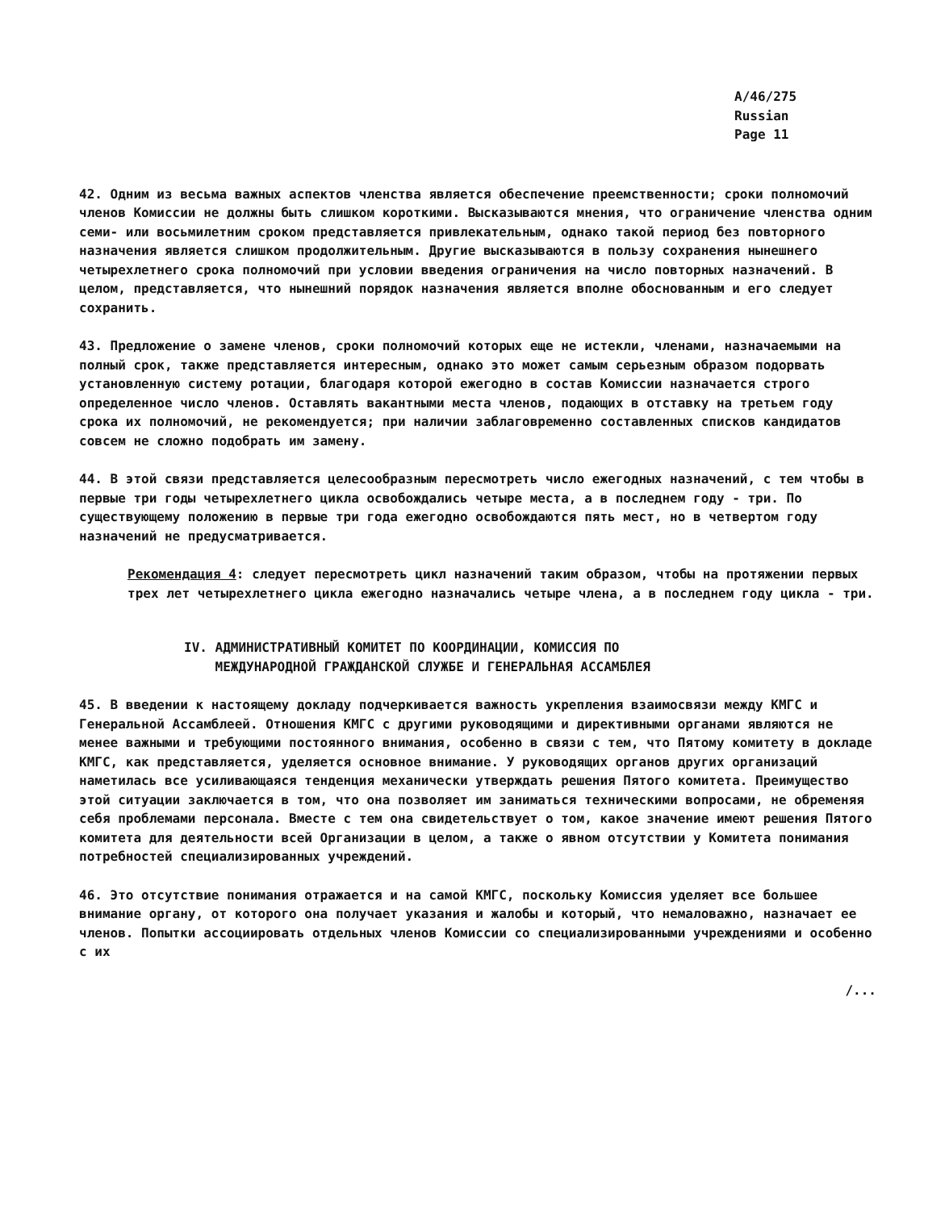A/46/275
Russian
Page 11
42. Одним из весьма важных аспектов членства является обеспечение преемственности; сроки полномочий членов Комиссии не должны быть слишком короткими. Высказываются мнения, что ограничение членства одним семи- или восьмилетним сроком представляется привлекательным, однако такой период без повторного назначения является слишком продолжительным. Другие высказываются в пользу сохранения нынешнего четырехлетнего срока полномочий при условии введения ограничения на число повторных назначений. В целом, представляется, что нынешний порядок назначения является вполне обоснованным и его следует сохранить.
43. Предложение о замене членов, сроки полномочий которых еще не истекли, членами, назначаемыми на полный срок, также представляется интересным, однако это может самым серьезным образом подорвать установленную систему ротации, благодаря которой ежегодно в состав Комиссии назначается строго определенное число членов. Оставлять вакантными места членов, подающих в отставку на третьем году срока их полномочий, не рекомендуется; при наличии заблаговременно составленных списков кандидатов совсем не сложно подобрать им замену.
44. В этой связи представляется целесообразным пересмотреть число ежегодных назначений, с тем чтобы в первые три годы четырехлетнего цикла освобождались четыре места, а в последнем году - три. По существующему положению в первые три года ежегодно освобождаются пять мест, но в четвертом году назначений не предусматривается.
Рекомендация 4: следует пересмотреть цикл назначений таким образом, чтобы на протяжении первых трех лет четырехлетнего цикла ежегодно назначались четыре члена, а в последнем году цикла - три.
IV. АДМИНИСТРАТИВНЫЙ КОМИТЕТ ПО КООРДИНАЦИИ, КОМИССИЯ ПО
МЕЖДУНАРОДНОЙ ГРАЖДАНСКОЙ СЛУЖБЕ И ГЕНЕРАЛЬНАЯ АССАМБЛЕЯ
45. В введении к настоящему докладу подчеркивается важность укрепления взаимосвязи между КМГС и Генеральной Ассамблеей. Отношения КМГС с другими руководящими и директивными органами являются не менее важными и требующими постоянного внимания, особенно в связи с тем, что Пятому комитету в докладе КМГС, как представляется, уделяется основное внимание. У руководящих органов других организаций наметилась все усиливающаяся тенденция механически утверждать решения Пятого комитета. Преимущество этой ситуации заключается в том, что она позволяет им заниматься техническими вопросами, не обременяя себя проблемами персонала. Вместе с тем она свидетельствует о том, какое значение имеют решения Пятого комитета для деятельности всей Организации в целом, а также о явном отсутствии у Комитета понимания потребностей специализированных учреждений.
46. Это отсутствие понимания отражается и на самой КМГС, поскольку Комиссия уделяет все большее внимание органу, от которого она получает указания и жалобы и который, что немаловажно, назначает ее членов. Попытки ассоциировать отдельных членов Комиссии со специализированными учреждениями и особенно с их
/...